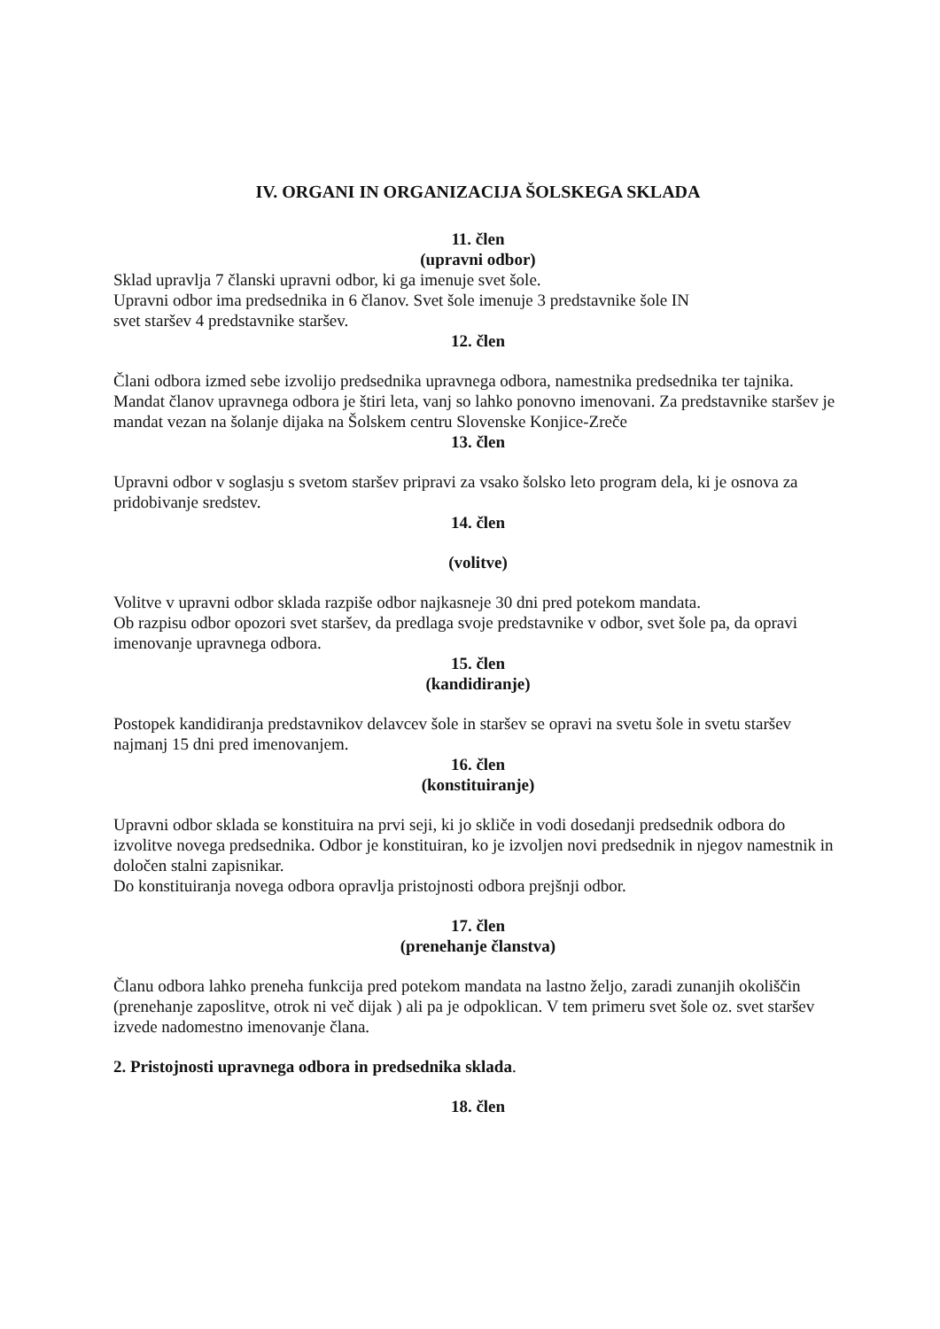IV. ORGANI IN ORGANIZACIJA ŠOLSKEGA SKLADA
11. člen
(upravni odbor)
Sklad upravlja 7 članski upravni odbor, ki ga imenuje svet šole.
Upravni odbor ima predsednika in 6 članov. Svet šole imenuje 3 predstavnike šole IN
svet staršev 4 predstavnike staršev.
12. člen
Člani odbora izmed sebe izvolijo predsednika upravnega odbora, namestnika predsednika ter tajnika. Mandat članov upravnega odbora je štiri leta, vanj so lahko ponovno imenovani. Za predstavnike staršev je mandat vezan na šolanje dijaka na Šolskem centru Slovenske Konjice-Zreče
13. člen
Upravni odbor v soglasju s svetom staršev pripravi za vsako šolsko leto program dela, ki je osnova za pridobivanje sredstev.
14. člen
(volitve)
Volitve v upravni odbor sklada razpiše odbor najkasneje 30 dni pred potekom mandata.
Ob razpisu odbor opozori svet staršev, da predlaga svoje predstavnike v odbor, svet šole pa, da opravi imenovanje upravnega odbora.
15. člen
(kandidiranje)
Postopek kandidiranja predstavnikov delavcev šole in staršev se opravi na svetu šole in svetu staršev najmanj 15 dni pred imenovanjem.
16. člen
(konstituiranje)
Upravni odbor sklada se konstituira na prvi seji, ki jo skliče in vodi dosedanji predsednik odbora do izvolitve novega predsednika. Odbor je konstituiran, ko je izvoljen novi predsednik in njegov namestnik in določen stalni zapisnikar.
Do konstituiranja novega odbora opravlja pristojnosti odbora prejšnji odbor.
17. člen
(prenehanje članstva)
Članu odbora lahko preneha funkcija pred potekom mandata na lastno željo, zaradi zunanjih okoliščin (prenehanje zaposlitve, otrok ni več dijak ) ali pa je odpoklican. V tem primeru svet šole oz. svet staršev izvede nadomestno imenovanje člana.
2. Pristojnosti upravnega odbora in predsednika sklada.
18. člen